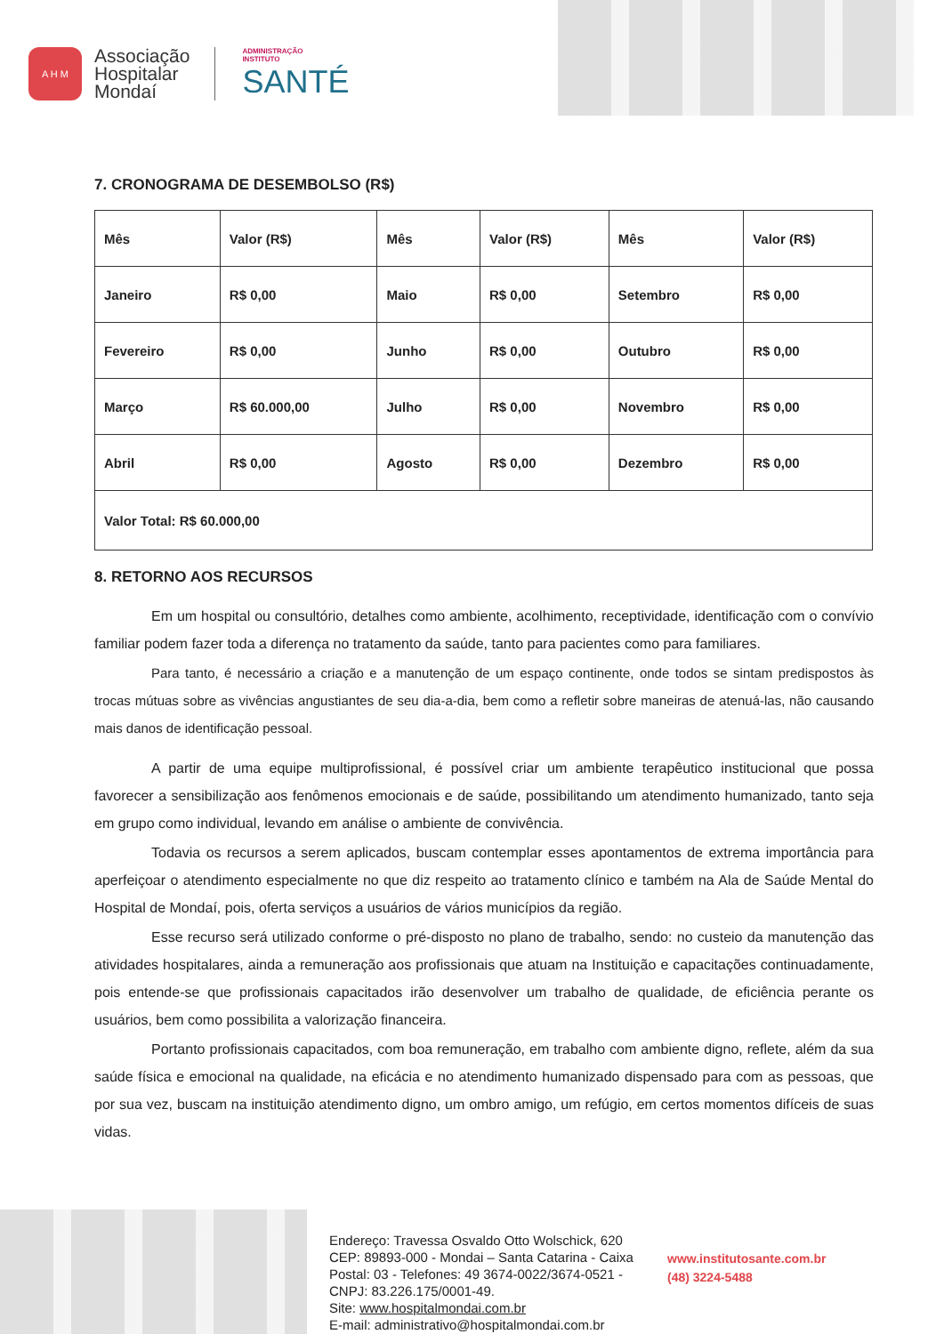A H M
Associação
Hospitalar
Mondaí
ADMINISTRAÇÃO
INSTITUTO
SANTÉ
7. CRONOGRAMA DE DESEMBOLSO (R$)
| Mês | Valor (R$) | Mês | Valor (R$) | Mês | Valor (R$) |
| Janeiro | R$ 0,00 | Maio | R$ 0,00 | Setembro | R$ 0,00 |
| Fevereiro | R$ 0,00 | Junho | R$ 0,00 | Outubro | R$ 0,00 |
| Março | R$ 60.000,00 | Julho | R$ 0,00 | Novembro | R$ 0,00 |
| Abril | R$ 0,00 | Agosto | R$ 0,00 | Dezembro | R$ 0,00 |
| Valor Total: R$ 60.000,00 | | | | | |
8. RETORNO AOS RECURSOS
Em um hospital ou consultório, detalhes como ambiente, acolhimento, receptividade, identificação com o convívio familiar podem fazer toda a diferença no tratamento da saúde, tanto para pacientes como para familiares.
Para tanto, é necessário a criação e a manutenção de um espaço continente, onde todos se sintam predispostos às trocas mútuas sobre as vivências angustiantes de seu dia-a-dia, bem como a refletir sobre maneiras de atenuá-las, não causando mais danos de identificação pessoal.
A partir de uma equipe multiprofissional, é possível criar um ambiente terapêutico institucional que possa favorecer a sensibilização aos fenômenos emocionais e de saúde, possibilitando um atendimento humanizado, tanto seja em grupo como individual, levando em análise o ambiente de convivência.
Todavia os recursos a serem aplicados, buscam contemplar esses apontamentos de extrema importância para aperfeiçoar o atendimento especialmente no que diz respeito ao tratamento clínico e também na Ala de Saúde Mental do Hospital de Mondaí, pois, oferta serviços a usuários de vários municípios da região.
Esse recurso será utilizado conforme o pré-disposto no plano de trabalho, sendo: no custeio da manutenção das atividades hospitalares, ainda a remuneração aos profissionais que atuam na Instituição e capacitações continuadamente, pois entende-se que profissionais capacitados irão desenvolver um trabalho de qualidade, de eficiência perante os usuários, bem como possibilita a valorização financeira.
Portanto profissionais capacitados, com boa remuneração, em trabalho com ambiente digno, reflete, além da sua saúde física e emocional na qualidade, na eficácia e no atendimento humanizado dispensado para com as pessoas, que por sua vez, buscam na instituição atendimento digno, um ombro amigo, um refúgio, em certos momentos difíceis de suas vidas.
Endereço: Travessa Osvaldo Otto Wolschick, 620
CEP: 89893-000 - Mondai – Santa Catarina - Caixa
Postal: 03 - Telefones: 49 3674-0022/3674-0521 -
CNPJ: 83.226.175/0001-49.
Site: www.hospitalmondai.com.br
E-mail: administrativo@hospitalmondai.com.br
www.institutosante.com.br
(48) 3224-5488